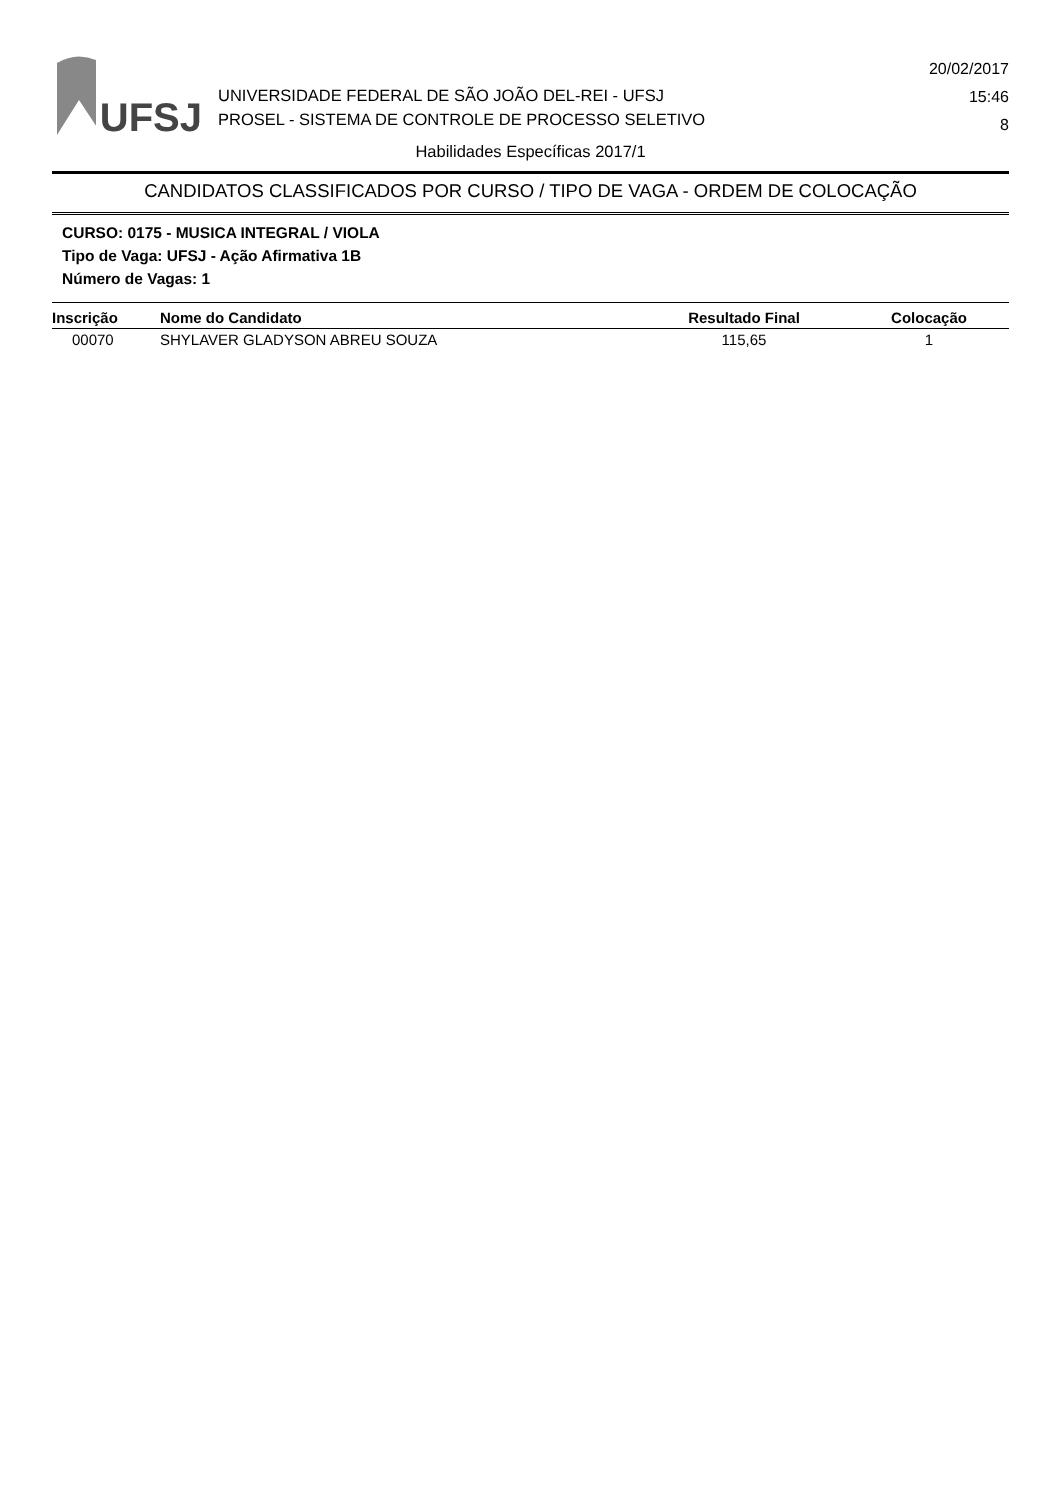UFSJ
UNIVERSIDADE FEDERAL DE SÃO JOÃO DEL-REI - UFSJ
PROSEL - SISTEMA DE CONTROLE DE PROCESSO SELETIVO
20/02/2017
15:46
8
Habilidades Específicas 2017/1
CANDIDATOS CLASSIFICADOS POR CURSO / TIPO DE VAGA - ORDEM DE COLOCAÇÃO
CURSO: 0175 - MUSICA INTEGRAL / VIOLA
Tipo de Vaga: UFSJ - Ação Afirmativa 1B
Número de Vagas: 1
| Inscrição | Nome do Candidato | Resultado Final | Colocação |
| --- | --- | --- | --- |
| 00070 | SHYLAVER GLADYSON ABREU SOUZA | 115,65 | 1 |